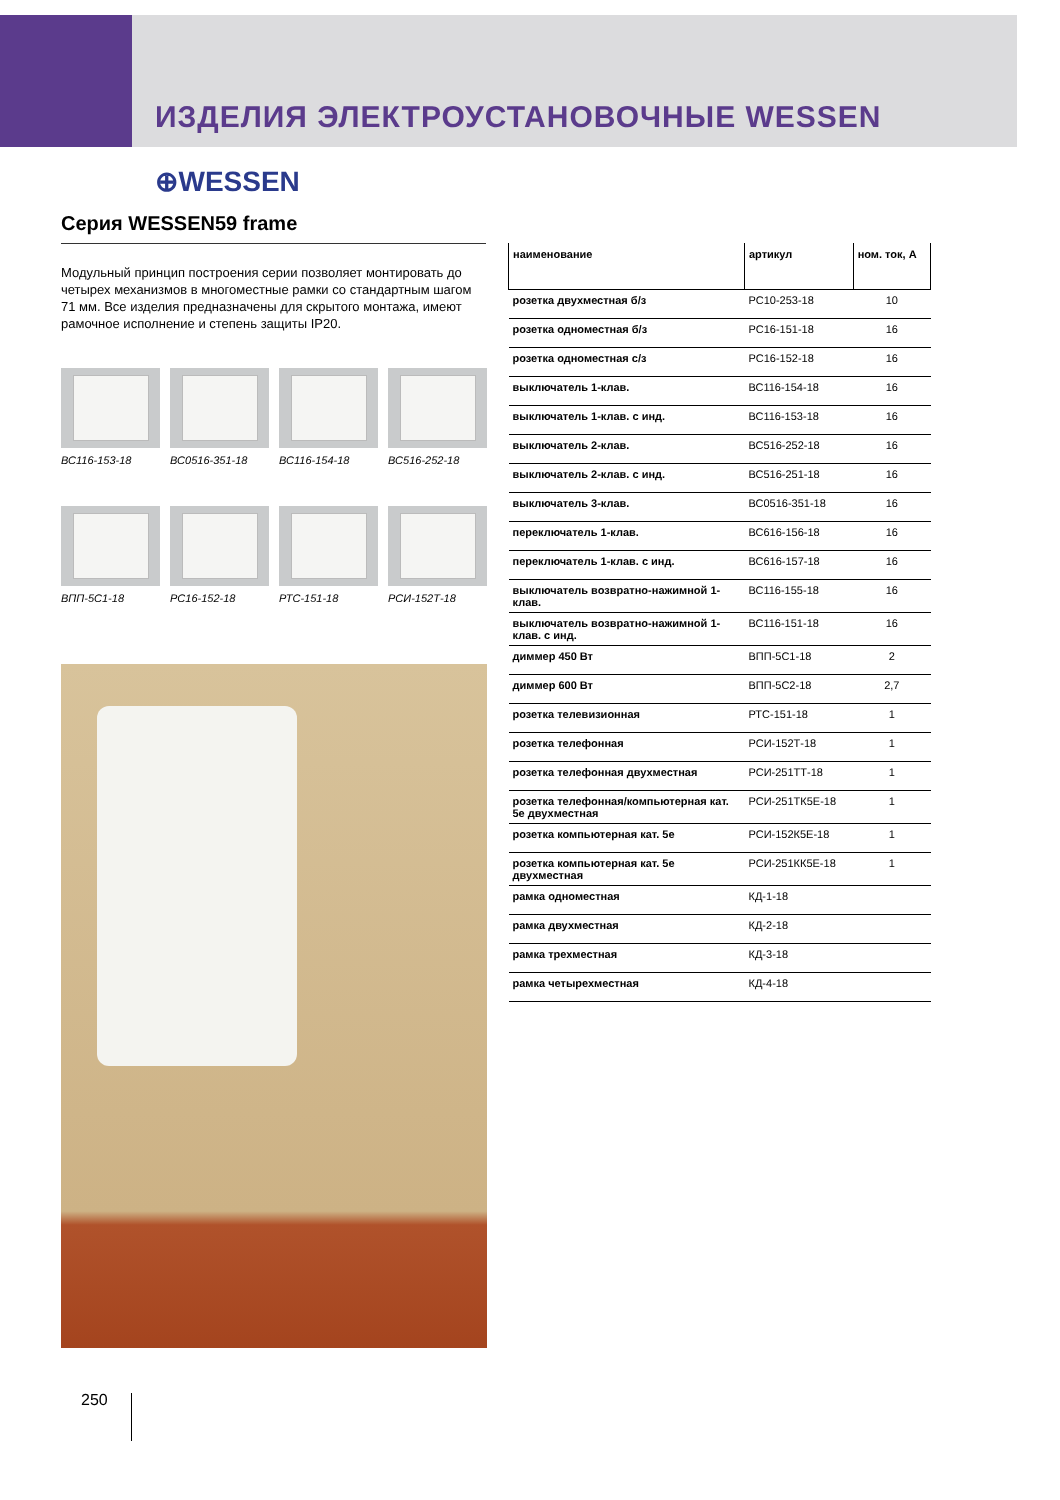ИЗДЕЛИЯ ЭЛЕКТРОУСТАНОВОЧНЫЕ WESSEN
⊕WESSEN
Серия WESSEN59 frame
Модульный принцип построения серии позволяет монтировать до четырех механизмов в многоместные рамки со стандартным шагом 71 мм. Все изделия предназначены для скрытого монтажа, имеют рамочное исполнение и степень защиты IP20.
ВС116-153-18
ВС0516-351-18
ВС116-154-18
ВС516-252-18
ВПП-5С1-18
РС16-152-18
РТС-151-18
РСИ-152Т-18
| наименование | артикул | ном. ток, А |
| --- | --- | --- |
| розетка двухместная б/з | РС10-253-18 | 10 |
| розетка одноместная б/з | РС16-151-18 | 16 |
| розетка одноместная с/з | РС16-152-18 | 16 |
| выключатель 1-клав. | ВС116-154-18 | 16 |
| выключатель 1-клав. с инд. | ВС116-153-18 | 16 |
| выключатель 2-клав. | ВС516-252-18 | 16 |
| выключатель 2-клав. с инд. | ВС516-251-18 | 16 |
| выключатель 3-клав. | ВС0516-351-18 | 16 |
| переключатель 1-клав. | ВС616-156-18 | 16 |
| переключатель 1-клав. с инд. | ВС616-157-18 | 16 |
| выключатель возвратно-нажимной 1-клав. | ВС116-155-18 | 16 |
| выключатель возвратно-нажимной 1-клав. с инд. | ВС116-151-18 | 16 |
| диммер 450 Вт | ВПП-5С1-18 | 2 |
| диммер 600 Вт | ВПП-5С2-18 | 2,7 |
| розетка телевизионная | РТС-151-18 | 1 |
| розетка телефонная | РСИ-152Т-18 | 1 |
| розетка телефонная двухместная | РСИ-251ТТ-18 | 1 |
| розетка телефонная/компьютерная кат. 5е двухместная | РСИ-251ТК5Е-18 | 1 |
| розетка компьютерная кат. 5е | РСИ-152К5Е-18 | 1 |
| розетка компьютерная кат. 5е двухместная | РСИ-251КК5Е-18 | 1 |
| рамка одноместная | КД-1-18 | |
| рамка двухместная | КД-2-18 | |
| рамка трехместная | КД-3-18 | |
| рамка четырехместная | КД-4-18 | |
250